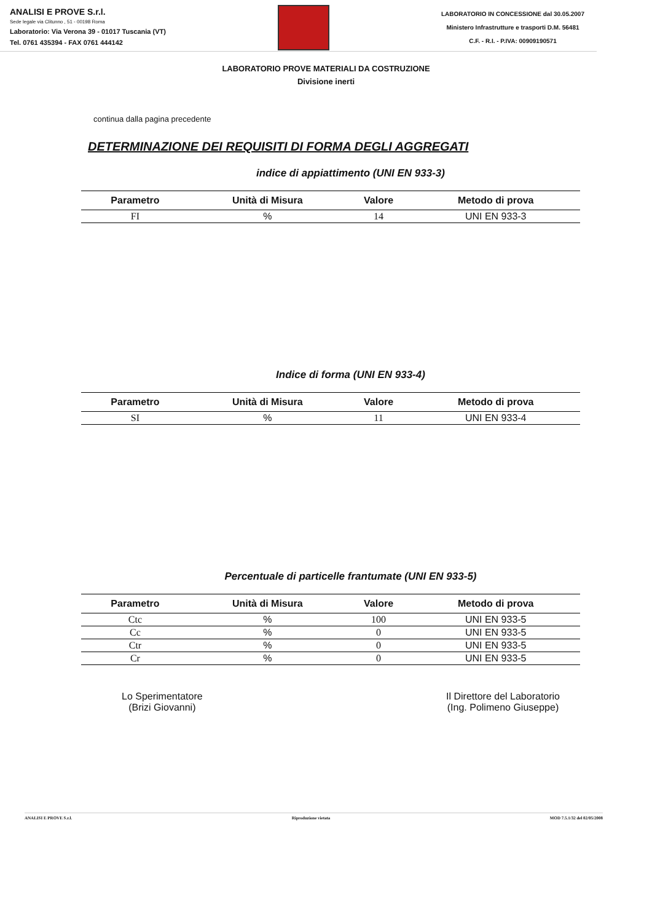ANALISI E PROVE S.r.l.
Sede legale via Clitunno , 51 - 00198 Roma
Laboratorio: Via Verona 39 - 01017 Tuscania (VT)
Tel. 0761 435394 - FAX 0761 444142
LABORATORIO IN CONCESSIONE dal 30.05.2007
Ministero Infrastrutture e trasporti D.M. 56481
C.F. - R.I. - P.IVA: 00909190571
LABORATORIO PROVE MATERIALI DA COSTRUZIONE
Divisione inerti
continua dalla pagina precedente
DETERMINAZIONE DEI REQUISITI DI FORMA DEGLI AGGREGATI
indice di appiattimento (UNI EN 933-3)
| Parametro | Unità di Misura | Valore | Metodo di prova |
| --- | --- | --- | --- |
| FI | % | 14 | UNI EN 933-3 |
Indice di forma (UNI EN 933-4)
| Parametro | Unità di Misura | Valore | Metodo di prova |
| --- | --- | --- | --- |
| SI | % | 11 | UNI EN 933-4 |
Percentuale di particelle frantumate (UNI EN 933-5)
| Parametro | Unità di Misura | Valore | Metodo di prova |
| --- | --- | --- | --- |
| Ctc | % | 100 | UNI EN 933-5 |
| Cc | % | 0 | UNI EN 933-5 |
| Ctr | % | 0 | UNI EN 933-5 |
| Cr | % | 0 | UNI EN 933-5 |
Lo Sperimentatore
(Brizi Giovanni)
Il Direttore del Laboratorio
(Ing. Polimeno Giuseppe)
ANALISI E PROVE S.r.l. Riproduzione vietata MOD 7.5.1/32 del 02/05/2008